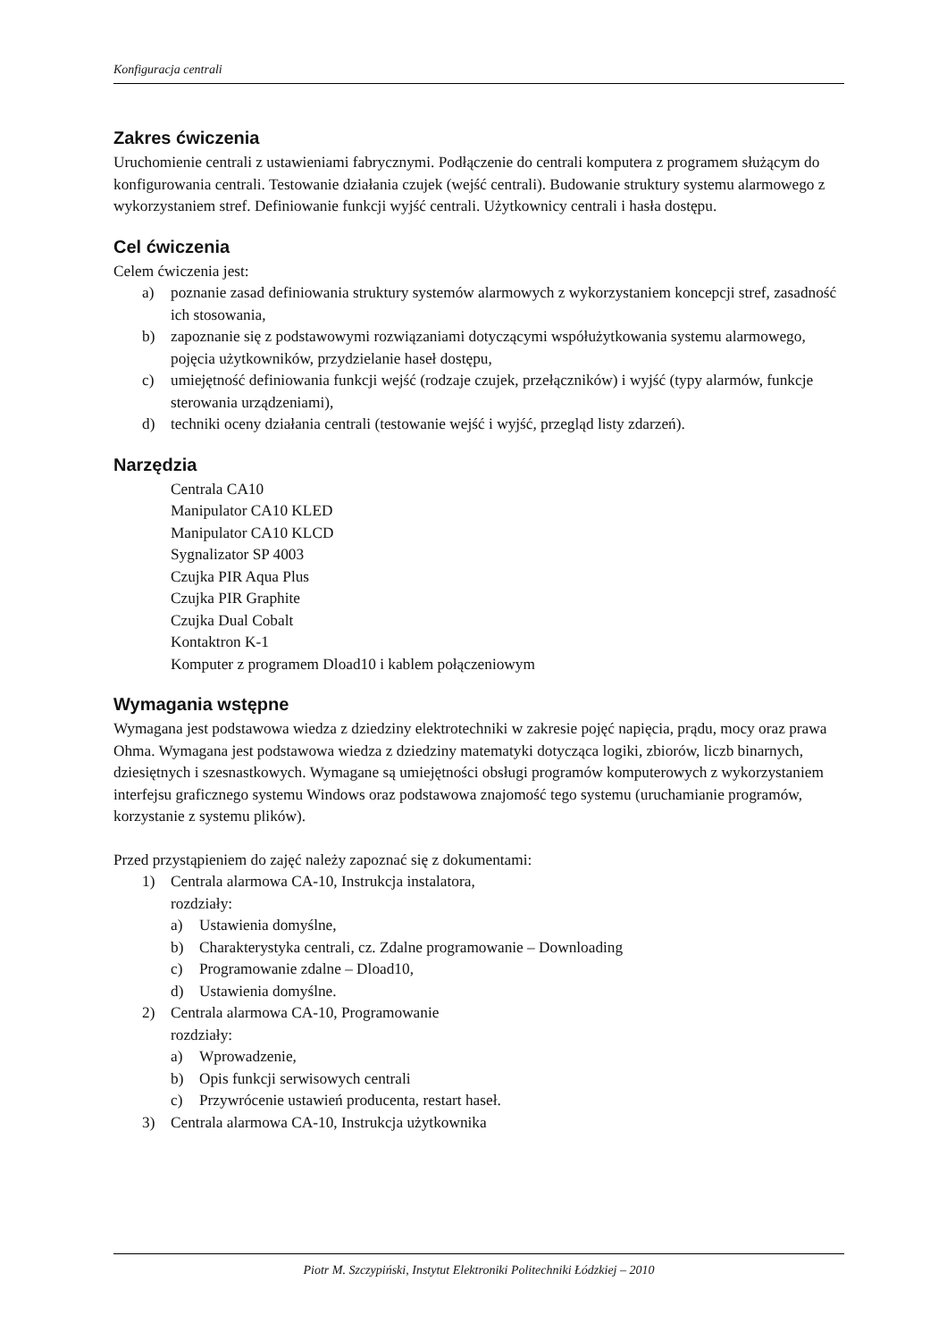Konfiguracja centrali
Zakres ćwiczenia
Uruchomienie centrali z ustawieniami fabrycznymi. Podłączenie do centrali komputera z programem służącym do konfigurowania centrali. Testowanie działania czujek (wejść centrali). Budowanie struktury systemu alarmowego z wykorzystaniem stref. Definiowanie funkcji wyjść centrali. Użytkownicy centrali i hasła dostępu.
Cel ćwiczenia
Celem ćwiczenia jest:
a) poznanie zasad definiowania struktury systemów alarmowych z wykorzystaniem koncepcji stref, zasadność ich stosowania,
b) zapoznanie się z podstawowymi rozwiązaniami dotyczącymi współużytkowania systemu alarmowego, pojęcia użytkowników, przydzielanie haseł dostępu,
c) umiejętność definiowania funkcji wejść (rodzaje czujek, przełączników) i wyjść (typy alarmów, funkcje sterowania urządzeniami),
d) techniki oceny działania centrali (testowanie wejść i wyjść, przegląd listy zdarzeń).
Narzędzia
Centrala CA10
Manipulator CA10 KLED
Manipulator CA10 KLCD
Sygnalizator SP 4003
Czujka PIR Aqua Plus
Czujka PIR Graphite
Czujka Dual Cobalt
Kontaktron K-1
Komputer z programem Dload10 i kablem połączeniowym
Wymagania wstępne
Wymagana jest podstawowa wiedza z dziedziny elektrotechniki w zakresie pojęć napięcia, prądu, mocy oraz prawa Ohma. Wymagana jest podstawowa wiedza z dziedziny matematyki dotycząca logiki, zbiorów, liczb binarnych, dziesiętnych i szesnastkowych. Wymagane są umiejętności obsługi programów komputerowych z wykorzystaniem interfejsu graficznego systemu Windows oraz podstawowa znajomość tego systemu (uruchamianie programów, korzystanie z systemu plików).
Przed przystąpieniem do zajęć należy zapoznać się z dokumentami:
1) Centrala alarmowa CA-10, Instrukcja instalatora,
rozdziały:
a) Ustawienia domyślne,
b) Charakterystyka centrali, cz. Zdalne programowanie – Downloading
c) Programowanie zdalne – Dload10,
d) Ustawienia domyślne.
2) Centrala alarmowa CA-10, Programowanie
rozdziały:
a) Wprowadzenie,
b) Opis funkcji serwisowych centrali
c) Przywrócenie ustawień producenta, restart haseł.
3) Centrala alarmowa CA-10, Instrukcja użytkownika
Piotr M. Szczypiński, Instytut Elektroniki Politechniki Łódzkiej – 2010